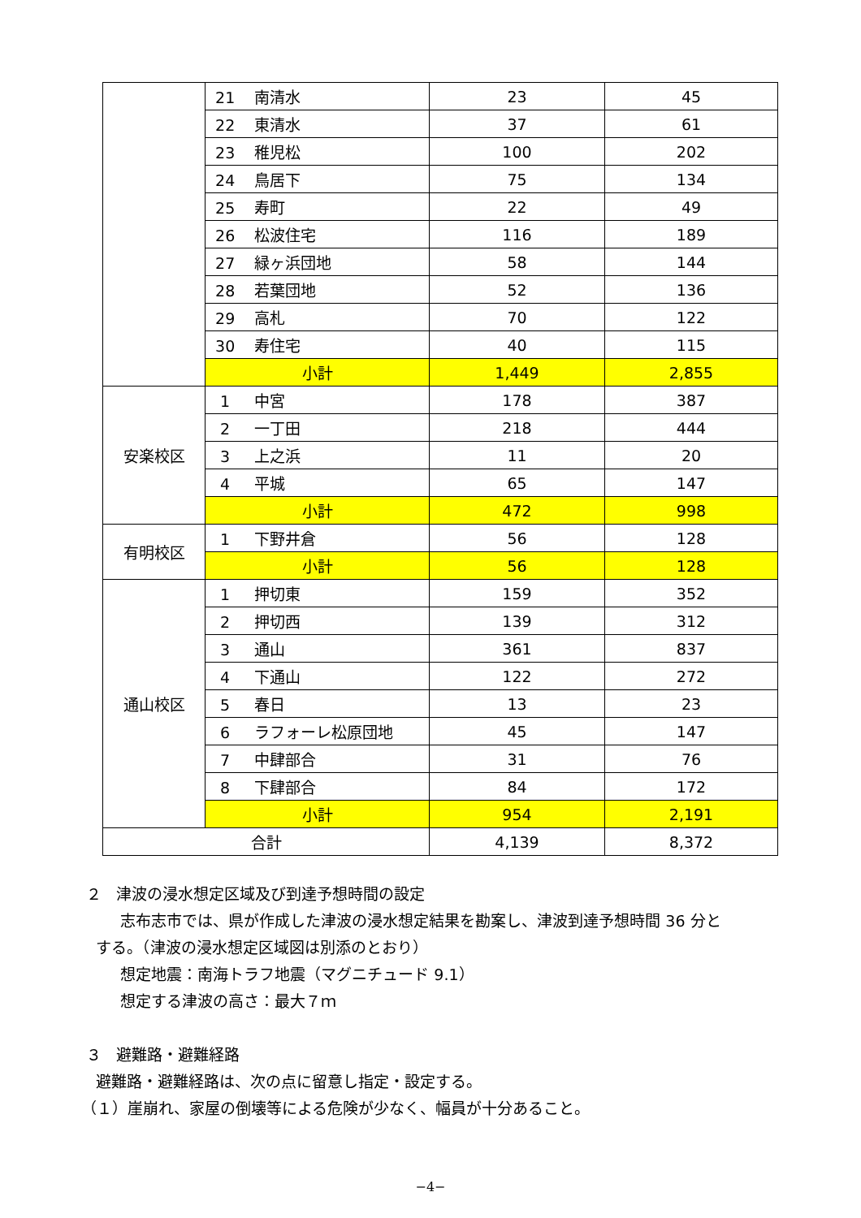| | 21 南清水 | 23 | 45 |
| | 22 東清水 | 37 | 61 |
| | 23 稚児松 | 100 | 202 |
| | 24 鳥居下 | 75 | 134 |
| | 25 寿町 | 22 | 49 |
| | 26 松波住宅 | 116 | 189 |
| | 27 緑ヶ浜団地 | 58 | 144 |
| | 28 若葉団地 | 52 | 136 |
| | 29 高札 | 70 | 122 |
| | 30 寿住宅 | 40 | 115 |
| | 小計 | 1,449 | 2,855 |
| 安楽校区 | 1 中宮 | 178 | 387 |
| | 2 一丁田 | 218 | 444 |
| | 3 上之浜 | 11 | 20 |
| | 4 平城 | 65 | 147 |
| | 小計 | 472 | 998 |
| 有明校区 | 1 下野井倉 | 56 | 128 |
| | 小計 | 56 | 128 |
| 通山校区 | 1 押切東 | 159 | 352 |
| | 2 押切西 | 139 | 312 |
| | 3 通山 | 361 | 837 |
| | 4 下通山 | 122 | 272 |
| | 5 春日 | 13 | 23 |
| | 6 ラフォーレ松原団地 | 45 | 147 |
| | 7 中肆部合 | 31 | 76 |
| | 8 下肆部合 | 84 | 172 |
| | 小計 | 954 | 2,191 |
| 合計 | | 4,139 | 8,372 |
２ 津波の浸水想定区域及び到達予想時間の設定
志布志市では、県が作成した津波の浸水想定結果を勘案し、津波到達予想時間 36 分と
する。（津波の浸水想定区域図は別添のとおり）
想定地震：南海トラフ地震（マグニチュード 9.1）
想定する津波の高さ：最大７ｍ
３ 避難路・避難経路
避難路・避難経路は、次の点に留意し指定・設定する。
（１）崖崩れ、家屋の倒壊等による危険が少なく、幅員が十分あること。
−4−